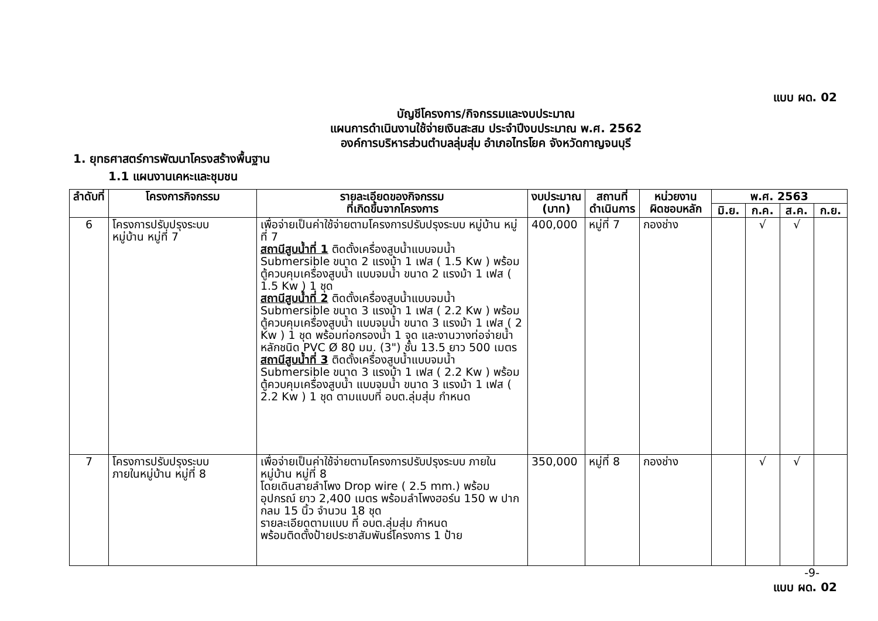แบบ ผด. 02
บัญชีโครงการ/กิจกรรมและงบประมาณ
แผนการดำเนินงานใช้จ่ายเงินสะสม ประจำปีงบประมาณ พ.ศ. 2562
องค์การบริหารส่วนตำบลลุ่มสุ่ม อำเภอไทรโยค จังหวัดกาญจนบุรี
1. ยุทธศาสตร์การพัฒนาโครงสร้างพื้นฐาน
1.1 แผนงานเคหะและชุมชน
| ลำดับที่ | โครงการกิจกรรม | รายละเอียดของกิจกรรม ที่เกิดขึ้นจากโครงการ | งบประมาณ (บาท) | สถานที่ ดำเนินการ | หน่วยงาน ผิดชอบหลัก | พ.ศ. 2563 | | | |
| --- | --- | --- | --- | --- | --- | --- | --- | --- | --- |
| | | | | | | มิ.ย. | ก.ค. | ส.ค. | ก.ย. |
| 6 | โครงการปรับปรุงระบบ หมู่บ้าน หมู่ที่ 7 | เพื่อจ่ายเป็นค่าใช้จ่ายตามโครงการปรับปรุงระบบ หมู่บ้าน หมู่ที่ 7 สถานีสูบน้ำที่ 1 ติดตั้งเครื่องสูบน้ำแบบจมน้ำ Submersible ขนาด 2 แรงม้า 1 เฟส ( 1.5 Kw ) พร้อมตู้ควบคุมเครื่องสูบน้ำ แบบจมน้ำ ขนาด 2 แรงม้า 1 เฟส ( 1.5 Kw ) 1 ชุด สถานีสูบน้ำที่ 2 ติดตั้งเครื่องสูบน้ำแบบจมน้ำ Submersible ขนาด 3 แรงม้า 1 เฟส ( 2.2 Kw ) พร้อมตู้ควบคุมเครื่องสูบน้ำ แบบจมน้ำ ขนาด 3 แรงม้า 1 เฟส ( 2 Kw ) 1 ชุด พร้อมท่อกรองน้ำ 1 จุด และงานวางท่อจ่ายน้ำหลักชนิด PVC Ø 80 มม. (3") ชั้น 13.5 ยาว 500 เมตร สถานีสูบน้ำที่ 3 ติดตั้งเครื่องสูบน้ำแบบจมน้ำ Submersible ขนาด 3 แรงม้า 1 เฟส ( 2.2 Kw ) พร้อมตู้ควบคุมเครื่องสูบน้ำ แบบจมน้ำ ขนาด 3 แรงม้า 1 เฟส ( 2.2 Kw ) 1 ชุด ตามแบบที่ อบต.ลุ่มสุ่ม กำหนด | 400,000 | หมู่ที่ 7 | กองช่าง | | √ | √ | |
| 7 | โครงการปรับปรุงระบบ ภายในหมู่บ้าน หมู่ที่ 8 | เพื่อจ่ายเป็นค่าใช้จ่ายตามโครงการปรับปรุงระบบ ภายในหมู่บ้าน หมู่ที่ 8 โดยเดินสายลำโพง Drop wire ( 2.5 mm.) พร้อมอุปกรณ์ ยาว 2,400 เมตร พร้อมลำโพงฮอร์น 150 w ปากกลม 15 นิ้ว จำนวน 18 ชุด รายละเอียดตามแบบ ที่ อบต.ลุ่มสุ่ม กำหนด พร้อมติดตั้งป้ายประชาสัมพันธ์โครงการ 1 ป้าย | 350,000 | หมู่ที่ 8 | กองช่าง | | √ | √ | |
-9-
แบบ ผด. 02